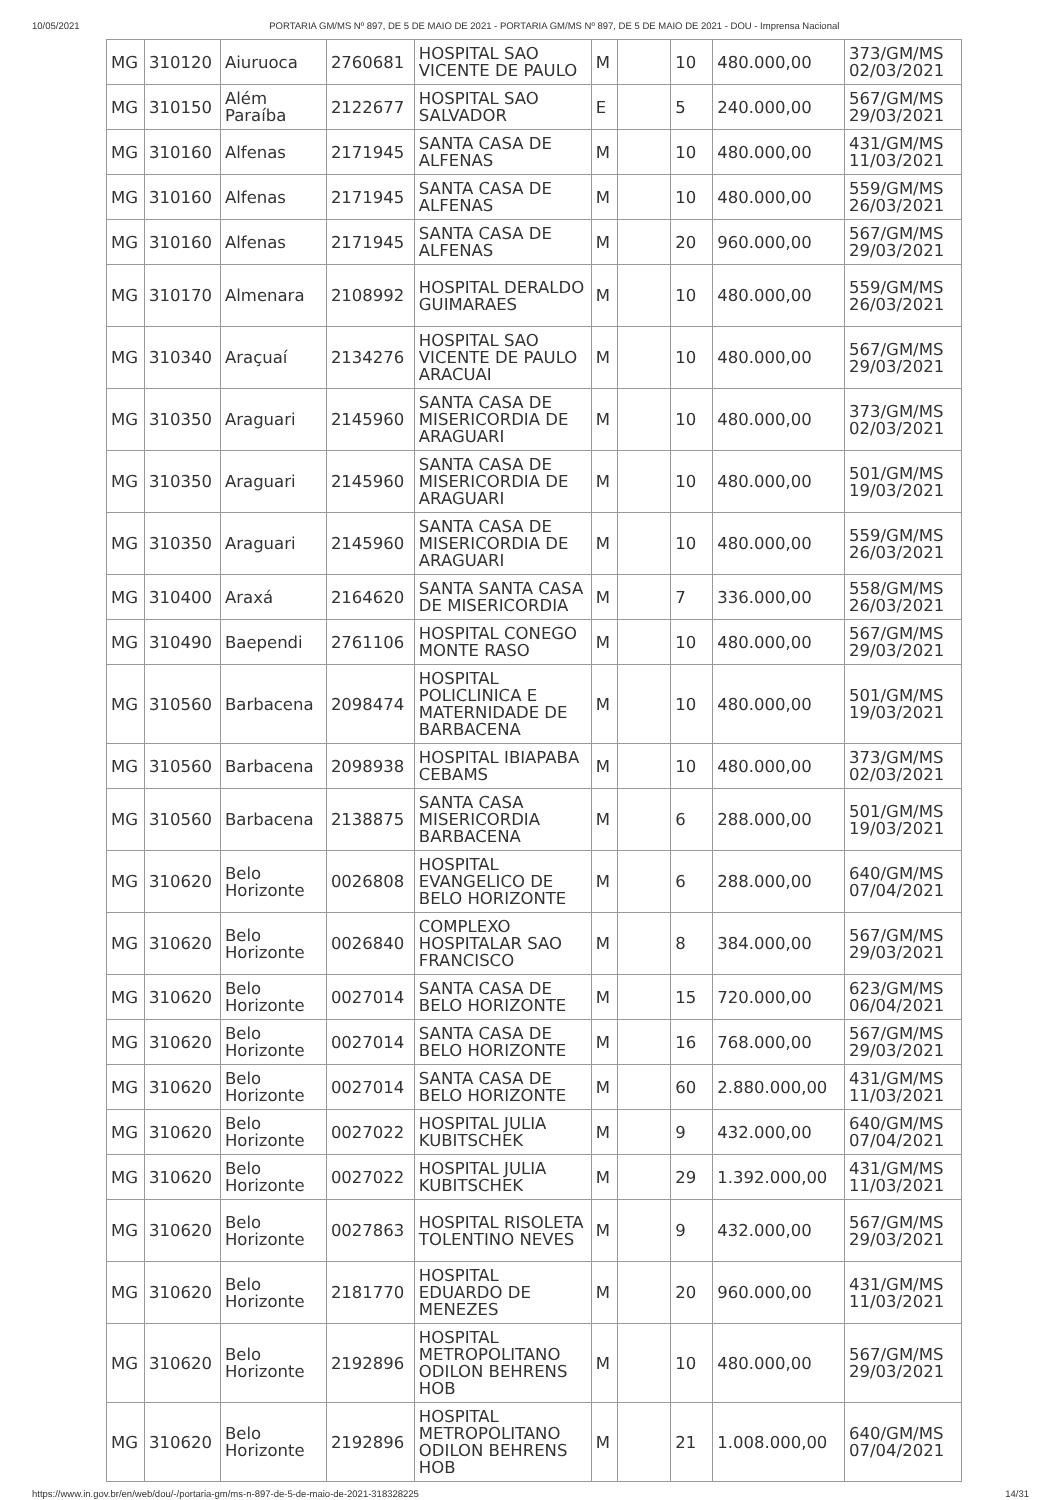10/05/2021 PORTARIA GM/MS Nº 897, DE 5 DE MAIO DE 2021 - PORTARIA GM/MS Nº 897, DE 5 DE MAIO DE 2021 - DOU - Imprensa Nacional
| MG | 310120 | Aiuruoca | 2760681 | HOSPITAL SAO VICENTE DE PAULO | M | | 10 | 480.000,00 | 373/GM/MS 02/03/2021 |
| MG | 310150 | Além Paraíba | 2122677 | HOSPITAL SAO SALVADOR | E | | 5 | 240.000,00 | 567/GM/MS 29/03/2021 |
| MG | 310160 | Alfenas | 2171945 | SANTA CASA DE ALFENAS | M | | 10 | 480.000,00 | 431/GM/MS 11/03/2021 |
| MG | 310160 | Alfenas | 2171945 | SANTA CASA DE ALFENAS | M | | 10 | 480.000,00 | 559/GM/MS 26/03/2021 |
| MG | 310160 | Alfenas | 2171945 | SANTA CASA DE ALFENAS | M | | 20 | 960.000,00 | 567/GM/MS 29/03/2021 |
| MG | 310170 | Almenara | 2108992 | HOSPITAL DERALDO GUIMARAES | M | | 10 | 480.000,00 | 559/GM/MS 26/03/2021 |
| MG | 310340 | Araçuaí | 2134276 | HOSPITAL SAO VICENTE DE PAULO ARACUAI | M | | 10 | 480.000,00 | 567/GM/MS 29/03/2021 |
| MG | 310350 | Araguari | 2145960 | SANTA CASA DE MISERICORDIA DE ARAGUARI | M | | 10 | 480.000,00 | 373/GM/MS 02/03/2021 |
| MG | 310350 | Araguari | 2145960 | SANTA CASA DE MISERICORDIA DE ARAGUARI | M | | 10 | 480.000,00 | 501/GM/MS 19/03/2021 |
| MG | 310350 | Araguari | 2145960 | SANTA CASA DE MISERICORDIA DE ARAGUARI | M | | 10 | 480.000,00 | 559/GM/MS 26/03/2021 |
| MG | 310400 | Araxá | 2164620 | SANTA SANTA CASA DE MISERICORDIA | M | | 7 | 336.000,00 | 558/GM/MS 26/03/2021 |
| MG | 310490 | Baependi | 2761106 | HOSPITAL CONEGO MONTE RASO | M | | 10 | 480.000,00 | 567/GM/MS 29/03/2021 |
| MG | 310560 | Barbacena | 2098474 | HOSPITAL POLICLINICA E MATERNIDADE DE BARBACENA | M | | 10 | 480.000,00 | 501/GM/MS 19/03/2021 |
| MG | 310560 | Barbacena | 2098938 | HOSPITAL IBIAPABA CEBAMS | M | | 10 | 480.000,00 | 373/GM/MS 02/03/2021 |
| MG | 310560 | Barbacena | 2138875 | SANTA CASA MISERICORDIA BARBACENA | M | | 6 | 288.000,00 | 501/GM/MS 19/03/2021 |
| MG | 310620 | Belo Horizonte | 0026808 | HOSPITAL EVANGELICO DE BELO HORIZONTE | M | | 6 | 288.000,00 | 640/GM/MS 07/04/2021 |
| MG | 310620 | Belo Horizonte | 0026840 | COMPLEXO HOSPITALAR SAO FRANCISCO | M | | 8 | 384.000,00 | 567/GM/MS 29/03/2021 |
| MG | 310620 | Belo Horizonte | 0027014 | SANTA CASA DE BELO HORIZONTE | M | | 15 | 720.000,00 | 623/GM/MS 06/04/2021 |
| MG | 310620 | Belo Horizonte | 0027014 | SANTA CASA DE BELO HORIZONTE | M | | 16 | 768.000,00 | 567/GM/MS 29/03/2021 |
| MG | 310620 | Belo Horizonte | 0027014 | SANTA CASA DE BELO HORIZONTE | M | | 60 | 2.880.000,00 | 431/GM/MS 11/03/2021 |
| MG | 310620 | Belo Horizonte | 0027022 | HOSPITAL JULIA KUBITSCHEK | M | | 9 | 432.000,00 | 640/GM/MS 07/04/2021 |
| MG | 310620 | Belo Horizonte | 0027022 | HOSPITAL JULIA KUBITSCHEK | M | | 29 | 1.392.000,00 | 431/GM/MS 11/03/2021 |
| MG | 310620 | Belo Horizonte | 0027863 | HOSPITAL RISOLETA TOLENTINO NEVES | M | | 9 | 432.000,00 | 567/GM/MS 29/03/2021 |
| MG | 310620 | Belo Horizonte | 2181770 | HOSPITAL EDUARDO DE MENEZES | M | | 20 | 960.000,00 | 431/GM/MS 11/03/2021 |
| MG | 310620 | Belo Horizonte | 2192896 | HOSPITAL METROPOLITANO ODILON BEHRENS HOB | M | | 10 | 480.000,00 | 567/GM/MS 29/03/2021 |
| MG | 310620 | Belo Horizonte | 2192896 | HOSPITAL METROPOLITANO ODILON BEHRENS HOB | M | | 21 | 1.008.000,00 | 640/GM/MS 07/04/2021 |
https://www.in.gov.br/en/web/dou/-/portaria-gm/ms-n-897-de-5-de-maio-de-2021-318328225 14/31